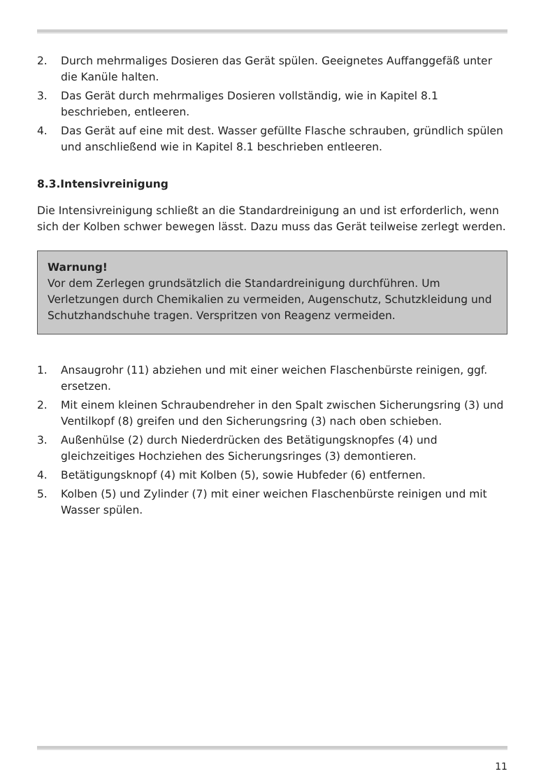2. Durch mehrmaliges Dosieren das Gerät spülen. Geeignetes Auffanggefäß unter die Kanüle halten.
3. Das Gerät durch mehrmaliges Dosieren vollständig, wie in Kapitel 8.1 beschrieben, entleeren.
4. Das Gerät auf eine mit dest. Wasser gefüllte Flasche schrauben, gründlich spülen und anschließend wie in Kapitel 8.1 beschrieben entleeren.
8.3.Intensivreinigung
Die Intensivreinigung schließt an die Standardreinigung an und ist erforderlich, wenn sich der Kolben schwer bewegen lässt. Dazu muss das Gerät teilweise zerlegt werden.
Warnung!
Vor dem Zerlegen grundsätzlich die Standardreinigung durchführen. Um Verletzungen durch Chemikalien zu vermeiden, Augenschutz, Schutz­kleidung und Schutzhandschuhe tragen. Verspritzen von Reagenz ver­meiden.
1. Ansaugrohr (11) abziehen und mit einer weichen Flaschenbürste reini­gen, ggf. ersetzen.
2. Mit einem kleinen Schraubendreher in den Spalt zwischen Sicherungs­ring (3) und Ventilkopf (8) greifen und den Sicherungsring (3) nach oben schieben.
3. Außenhülse (2) durch Niederdrücken des Betätigungsknopfes (4) und gleichzeitiges Hochziehen des Sicherungsringes (3) demontieren.
4. Betätigungsknopf (4) mit Kolben (5), sowie Hubfeder (6) entfernen.
5. Kolben (5) und Zylinder (7) mit einer weichen Flaschenbürste reinigen und mit Wasser spülen.
11